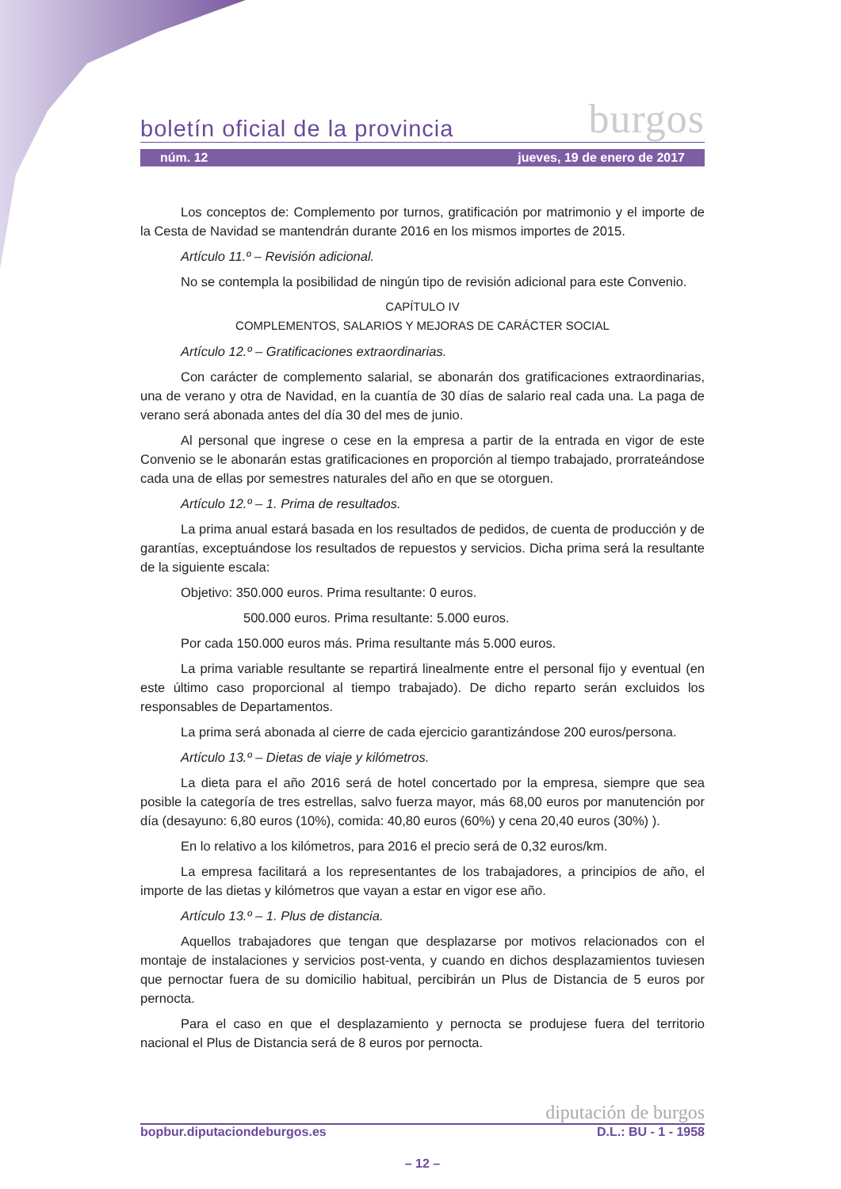boletín oficial de la provincia burgos
núm. 12 jueves, 19 de enero de 2017
Los conceptos de: Complemento por turnos, gratificación por matrimonio y el importe de la Cesta de Navidad se mantendrán durante 2016 en los mismos importes de 2015.
Artículo 11.º – Revisión adicional.
No se contempla la posibilidad de ningún tipo de revisión adicional para este Convenio.
CAPÍTULO IV
COMPLEMENTOS, SALARIOS Y MEJORAS DE CARÁCTER SOCIAL
Artículo 12.º – Gratificaciones extraordinarias.
Con carácter de complemento salarial, se abonarán dos gratificaciones extraordinarias, una de verano y otra de Navidad, en la cuantía de 30 días de salario real cada una. La paga de verano será abonada antes del día 30 del mes de junio.
Al personal que ingrese o cese en la empresa a partir de la entrada en vigor de este Convenio se le abonarán estas gratificaciones en proporción al tiempo trabajado, prorrateándose cada una de ellas por semestres naturales del año en que se otorguen.
Artículo 12.º – 1. Prima de resultados.
La prima anual estará basada en los resultados de pedidos, de cuenta de producción y de garantías, exceptuándose los resultados de repuestos y servicios. Dicha prima será la resultante de la siguiente escala:
Objetivo: 350.000 euros. Prima resultante: 0 euros.
500.000 euros. Prima resultante: 5.000 euros.
Por cada 150.000 euros más. Prima resultante más 5.000 euros.
La prima variable resultante se repartirá linealmente entre el personal fijo y eventual (en este último caso proporcional al tiempo trabajado). De dicho reparto serán excluidos los responsables de Departamentos.
La prima será abonada al cierre de cada ejercicio garantizándose 200 euros/persona.
Artículo 13.º – Dietas de viaje y kilómetros.
La dieta para el año 2016 será de hotel concertado por la empresa, siempre que sea posible la categoría de tres estrellas, salvo fuerza mayor, más 68,00 euros por manutención por día (desayuno: 6,80 euros (10%), comida: 40,80 euros (60%) y cena 20,40 euros (30%) ).
En lo relativo a los kilómetros, para 2016 el precio será de 0,32 euros/km.
La empresa facilitará a los representantes de los trabajadores, a principios de año, el importe de las dietas y kilómetros que vayan a estar en vigor ese año.
Artículo 13.º – 1. Plus de distancia.
Aquellos trabajadores que tengan que desplazarse por motivos relacionados con el montaje de instalaciones y servicios post-venta, y cuando en dichos desplazamientos tuviesen que pernoctar fuera de su domicilio habitual, percibirán un Plus de Distancia de 5 euros por pernocta.
Para el caso en que el desplazamiento y pernocta se produjese fuera del territorio nacional el Plus de Distancia será de 8 euros por pernocta.
diputación de burgos
bopbur.diputaciondeburgos.es D.L.: BU - 1 - 1958
– 12 –